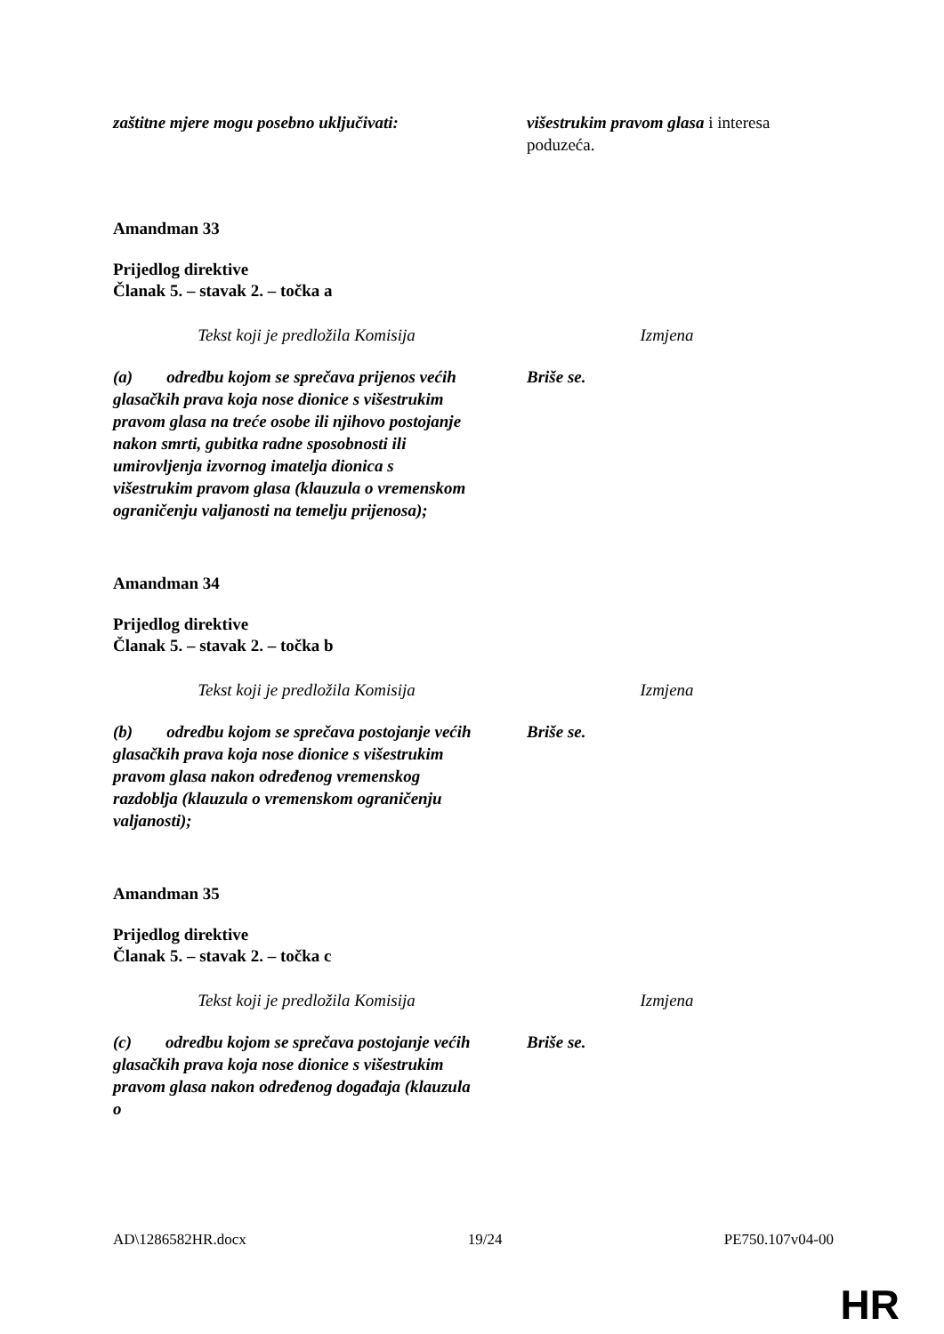| zaštitne mjere mogu posebno uključivati: | višestrukim pravom glasa i interesa poduzeća. |
Amandman 33
Prijedlog direktive
Članak 5. – stavak 2. – točka a
| Tekst koji je predložila Komisija | Izmjena |
| (a) odredbu kojom se sprečava prijenos većih glasačkih prava koja nose dionice s višestrukim pravom glasa na treće osobe ili njihovo postojanje nakon smrti, gubitka radne sposobnosti ili umirovljenja izvornog imatelja dionica s višestrukim pravom glasa (klauzula o vremenskom ograničenju valjanosti na temelju prijenosa); | Briše se. |
Amandman 34
Prijedlog direktive
Članak 5. – stavak 2. – točka b
| Tekst koji je predložila Komisija | Izmjena |
| (b) odredbu kojom se sprečava postojanje većih glasačkih prava koja nose dionice s višestrukim pravom glasa nakon određenog vremenskog razdoblja (klauzula o vremenskom ograničenju valjanosti); | Briše se. |
Amandman 35
Prijedlog direktive
Članak 5. – stavak 2. – točka c
| Tekst koji je predložila Komisija | Izmjena |
| (c) odredbu kojom se sprečava postojanje većih glasačkih prava koja nose dionice s višestrukim pravom glasa nakon određenog događaja (klauzula o | Briše se. |
AD\1286582HR.docx 19/24 PE750.107v04-00
HR